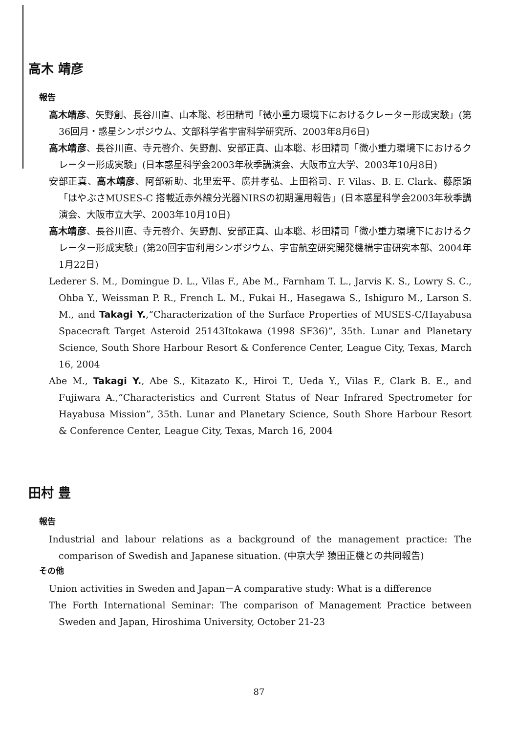高木 靖彦
報告
高木靖彦、矢野創、長谷川直、山本聡、杉田精司「微小重力環境下におけるクレーター形成実験」(第36回月・惑星シンポジウム、文部科学省宇宙科学研究所、2003年8月6日)
高木靖彦、長谷川直、寺元啓介、矢野創、安部正真、山本聡、杉田精司「微小重力環境下におけるクレーター形成実験」(日本惑星科学会2003年秋季講演会、大阪市立大学、2003年10月8日)
安部正真、高木靖彦、阿部新助、北里宏平、廣井孝弘、上田裕司、F. Vilas、B. E. Clark、藤原顕「はやぶさMUSES-C 搭載近赤外線分光器NIRSの初期運用報告」(日本惑星科学会2003年秋季講演会、大阪市立大学、2003年10月10日)
高木靖彦、長谷川直、寺元啓介、矢野創、安部正真、山本聡、杉田精司「微小重力環境下におけるクレーター形成実験」(第20回宇宙利用シンポジウム、宇宙航空研究開発機構宇宙研究本部、2004年1月22日)
Lederer S. M., Domingue D. L., Vilas F., Abe M., Farnham T. L., Jarvis K. S., Lowry S. C., Ohba Y., Weissman P. R., French L. M., Fukai H., Hasegawa S., Ishiguro M., Larson S. M., and Takagi Y.,“Characterization of the Surface Properties of MUSES-C/Hayabusa Spacecraft Target Asteroid 25143Itokawa (1998 SF36)”, 35th. Lunar and Planetary Science, South Shore Harbour Resort & Conference Center, League City, Texas, March 16, 2004
Abe M., Takagi Y., Abe S., Kitazato K., Hiroi T., Ueda Y., Vilas F., Clark B. E., and Fujiwara A.,“Characteristics and Current Status of Near Infrared Spectrometer for Hayabusa Mission”, 35th. Lunar and Planetary Science, South Shore Harbour Resort & Conference Center, League City, Texas, March 16, 2004
田村 豊
報告
Industrial and labour relations as a background of the management practice: The comparison of Swedish and Japanese situation. (中京大学 猿田正機との共同報告)
その他
Union activities in Sweden and Japan－A comparative study: What is a difference
The Forth International Seminar: The comparison of Management Practice between Sweden and Japan, Hiroshima University, October 21-23
87